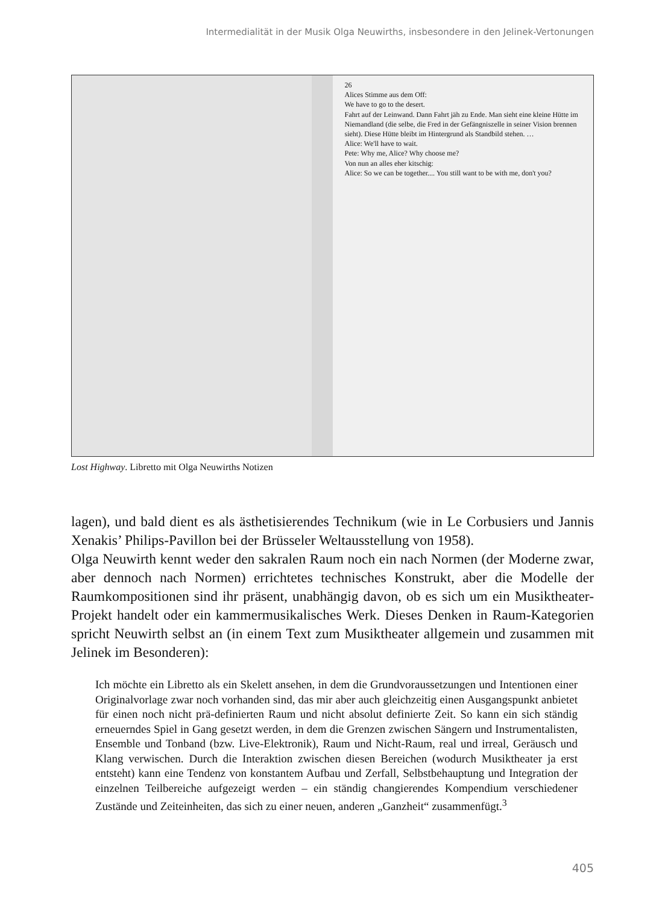Intermedialität in der Musik Olga Neuwirths, insbesondere in den Jelinek-Vertonungen
26
Alices Stimme aus dem Off:
We have to go to the desert.
Fahrt auf der Leinwand. Dann Fahrt jäh zu Ende. Man sieht eine kleine Hütte im Niemandland (die selbe, die Fred in der Gefängniszelle in seiner Vision brennen sieht). Diese Hütte bleibt im Hintergrund als Standbild stehen. …
Alice: We'll have to wait.
Pete: Why me, Alice? Why choose me?
Von nun an alles eher kitschig:
Alice: So we can be together.... You still want to be with me, don't you?
Lost Highway. Libretto mit Olga Neuwirths Notizen
lagen), und bald dient es als ästhetisierendes Technikum (wie in Le Corbusiers und Jannis Xenakis’ Philips-Pavillon bei der Brüsseler Weltausstellung von 1958).
Olga Neuwirth kennt weder den sakralen Raum noch ein nach Normen (der Moderne zwar, aber dennoch nach Normen) errichtetes technisches Konstrukt, aber die Modelle der Raumkompositionen sind ihr präsent, unabhängig davon, ob es sich um ein Musiktheater-Projekt handelt oder ein kammermusikalisches Werk. Dieses Denken in Raum-Kategorien spricht Neuwirth selbst an (in einem Text zum Musiktheater allgemein und zusammen mit Jelinek im Besonderen):
Ich möchte ein Libretto als ein Skelett ansehen, in dem die Grundvoraussetzungen und Intentionen einer Originalvorlage zwar noch vorhanden sind, das mir aber auch gleichzeitig einen Ausgangspunkt anbietet für einen noch nicht prä-definierten Raum und nicht absolut definierte Zeit. So kann ein sich ständig erneuerndes Spiel in Gang gesetzt werden, in dem die Grenzen zwischen Sängern und Instrumentalisten, Ensemble und Tonband (bzw. Live-Elektronik), Raum und Nicht-Raum, real und irreal, Geräusch und Klang verwischen. Durch die Interaktion zwischen diesen Bereichen (wodurch Musiktheater ja erst entsteht) kann eine Tendenz von konstantem Aufbau und Zerfall, Selbstbehauptung und Integration der einzelnen Teilbereiche aufgezeigt werden – ein ständig changierendes Kompendium verschiedener Zustände und Zeiteinheiten, das sich zu einer neuen, anderen „Ganzheit“ zusammenfügt.<sup>3</sup>
405